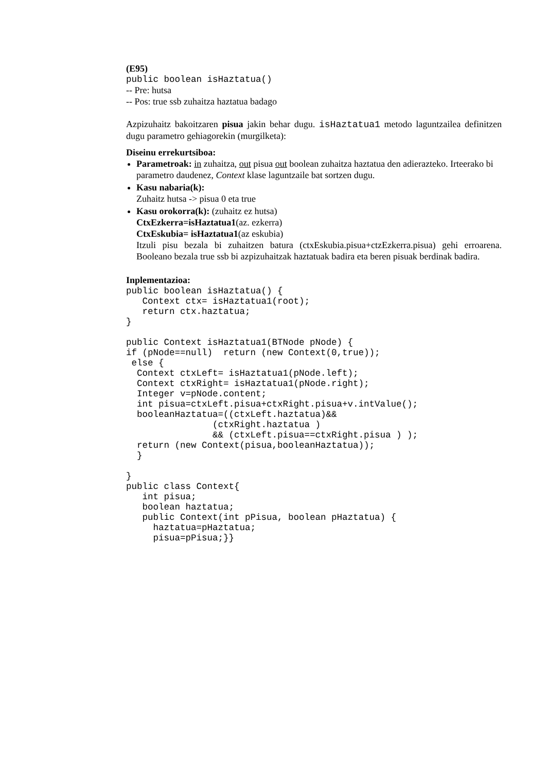(E95)
public boolean isHaztatua()
-- Pre: hutsa
-- Pos: true ssb zuhaitza haztatua badago
Azpizuhaitz bakoitzaren pisua jakin behar dugu. isHaztatua1 metodo laguntzailea definitzen dugu parametro gehiagorekin (murgilketa):
Diseinu errekurtsiboa:
Parametroak: in zuhaitza, out pisua out boolean zuhaitza haztatua den adierazteko. Irteerako bi parametro daudenez, Context klase laguntzaile bat sortzen dugu.
Kasu nabaria(k):
Zuhaitz hutsa -> pisua 0 eta true
Kasu orokorra(k): (zuhaitz ez hutsa)
CtxEzkerra=isHaztatua1(az. ezkerra)
CtxEskubia= isHaztatua1(az eskubia)
Itzuli pisu bezala bi zuhaitzen batura (ctxEskubia.pisua+ctzEzkerra.pisua) gehi erroarena. Booleano bezala true ssb bi azpizuhaitzak haztatuak badira eta beren pisuak berdinak badira.
Inplementazioa:
public boolean isHaztatua() {
   Context ctx= isHaztatua1(root);
   return ctx.haztatua;
}

public Context isHaztatua1(BTNode pNode) {
if (pNode==null)  return (new Context(0,true));
 else {
  Context ctxLeft= isHaztatua1(pNode.left);
  Context ctxRight= isHaztatua1(pNode.right);
  Integer v=pNode.content;
  int pisua=ctxLeft.pisua+ctxRight.pisua+v.intValue();
  booleanHaztatua=((ctxLeft.haztatua)&&
                (ctxRight.haztatua )
                && (ctxLeft.pisua==ctxRight.pisua ) );
  return (new Context(pisua,booleanHaztatua));
  }

}
public class Context{
   int pisua;
   boolean haztatua;
   public Context(int pPisua, boolean pHaztatua) {
     haztatua=pHaztatua;
     pisua=pPisua;}}